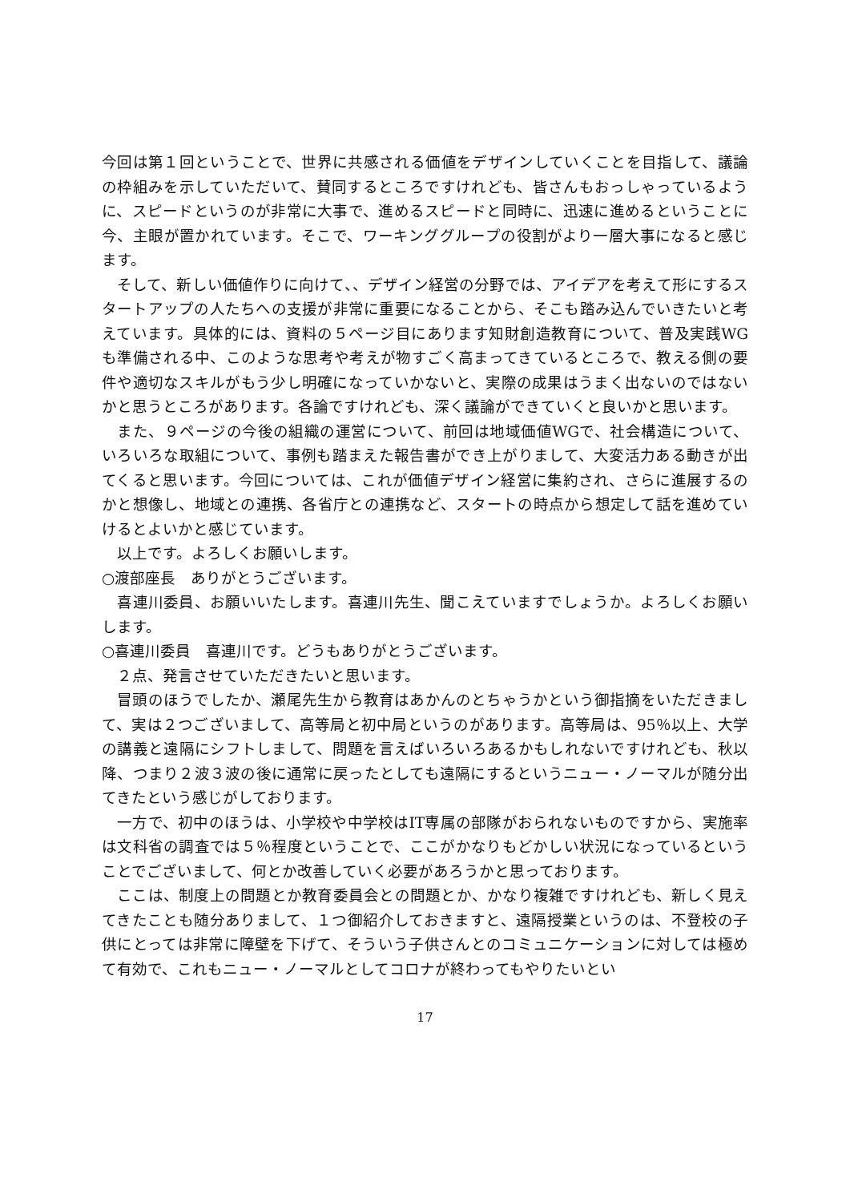今回は第１回ということで、世界に共感される価値をデザインしていくことを目指して、議論の枠組みを示していただいて、賛同するところですけれども、皆さんもおっしゃっているように、スピードというのが非常に大事で、進めるスピードと同時に、迅速に進めるということに今、主眼が置かれています。そこで、ワーキンググループの役割がより一層大事になると感じます。
　そして、新しい価値作りに向けて、、デザイン経営の分野では、アイデアを考えて形にするスタートアップの人たちへの支援が非常に重要になることから、そこも踏み込んでいきたいと考えています。具体的には、資料の５ページ目にあります知財創造教育について、普及実践WGも準備される中、このような思考や考えが物すごく高まってきているところで、教える側の要件や適切なスキルがもう少し明確になっていかないと、実際の成果はうまく出ないのではないかと思うところがあります。各論ですけれども、深く議論ができていくと良いかと思います。
　また、９ページの今後の組織の運営について、前回は地域価値WGで、社会構造について、いろいろな取組について、事例も踏まえた報告書ができ上がりまして、大変活力ある動きが出てくると思います。今回については、これが価値デザイン経営に集約され、さらに進展するのかと想像し、地域との連携、各省庁との連携など、スタートの時点から想定して話を進めていけるとよいかと感じています。
　以上です。よろしくお願いします。
○渡部座長　ありがとうございます。
　喜連川委員、お願いいたします。喜連川先生、聞こえていますでしょうか。よろしくお願いします。
○喜連川委員　喜連川です。どうもありがとうございます。
　２点、発言させていただきたいと思います。
　冒頭のほうでしたか、瀬尾先生から教育はあかんのとちゃうかという御指摘をいただきまして、実は２つございまして、高等局と初中局というのがあります。高等局は、95％以上、大学の講義と遠隔にシフトしまして、問題を言えばいろいろあるかもしれないですけれども、秋以降、つまり２波３波の後に通常に戻ったとしても遠隔にするというニュー・ノーマルが随分出てきたという感じがしております。
　一方で、初中のほうは、小学校や中学校はIT専属の部隊がおられないものですから、実施率は文科省の調査では５％程度ということで、ここがかなりもどかしい状況になっているということでございまして、何とか改善していく必要があろうかと思っております。
　ここは、制度上の問題とか教育委員会との問題とか、かなり複雑ですけれども、新しく見えてきたことも随分ありまして、１つ御紹介しておきますと、遠隔授業というのは、不登校の子供にとっては非常に障壁を下げて、そういう子供さんとのコミュニケーションに対しては極めて有効で、これもニュー・ノーマルとしてコロナが終わってもやりたいとい
17